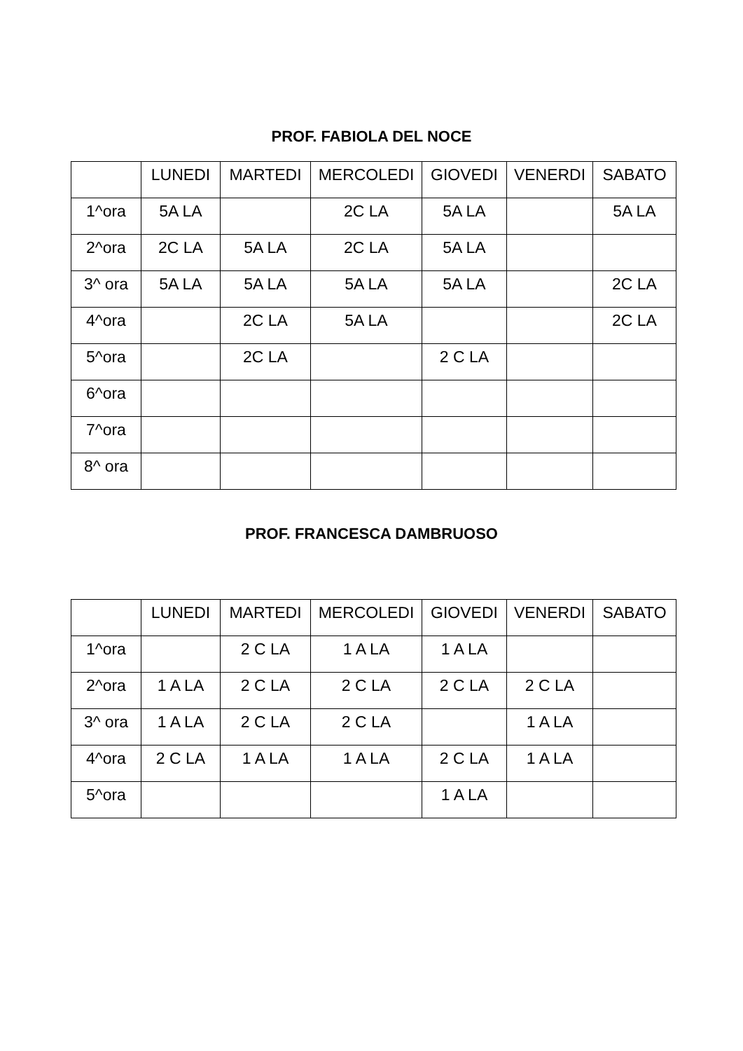PROF. FABIOLA DEL NOCE
| | LUNEDI | MARTEDI | MERCOLEDI | GIOVEDI | VENERDI | SABATO |
| --- | --- | --- | --- | --- | --- | --- |
| 1^ora | 5A LA | | 2C LA | 5A LA | | 5A LA |
| 2^ora | 2C LA | 5A LA | 2C LA | 5A LA | | |
| 3^ ora | 5A LA | 5A LA | 5A LA | 5A LA | | 2C LA |
| 4^ora | | 2C LA | 5A LA | | | 2C LA |
| 5^ora | | 2C LA | | 2 C LA | | |
| 6^ora | | | | | | |
| 7^ora | | | | | | |
| 8^ ora | | | | | | |
PROF. FRANCESCA DAMBRUOSO
| | LUNEDI | MARTEDI | MERCOLEDI | GIOVEDI | VENERDI | SABATO |
| --- | --- | --- | --- | --- | --- | --- |
| 1^ora | | 2 C LA | 1 A LA | 1 A LA | | |
| 2^ora | 1 A LA | 2 C LA | 2 C LA | 2 C LA | 2 C LA | |
| 3^ ora | 1 A LA | 2 C LA | 2 C LA | | 1 A LA | |
| 4^ora | 2 C LA | 1 A LA | 1 A LA | 2 C LA | 1 A LA | |
| 5^ora | | | | 1 A LA | | |